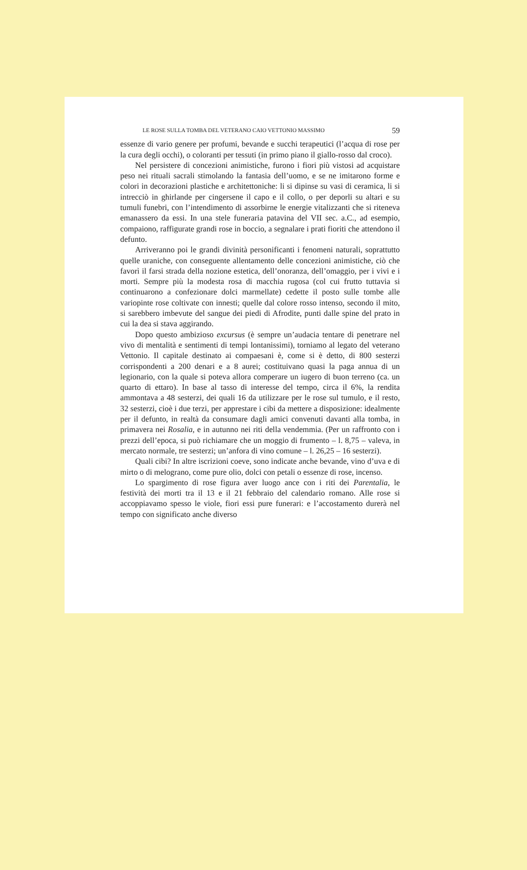LE ROSE SULLA TOMBA DEL VETERANO CAIO VETTONIO MASSIMO 59
essenze di vario genere per profumi, bevande e succhi terapeutici (l’acqua di rose per la cura degli occhi), o coloranti per tessuti (in primo piano il giallo-rosso dal croco).
Nel persistere di concezioni animistiche, furono i fiori più vistosi ad acquistare peso nei rituali sacrali stimolando la fantasia dell’uomo, e se ne imitarono forme e colori in decorazioni plastiche e architettoniche: li si dipinse su vasi di ceramica, li si intrecciò in ghirlande per cingersene il capo e il collo, o per deporli su altari e su tumuli funebri, con l’intendimento di assorbirne le energie vitalizzanti che si riteneva emanassero da essi. In una stele funeraria patavina del VII sec. a.C., ad esempio, compaiono, raffigurate grandi rose in boccio, a segnalare i prati fioriti che attendono il defunto.
Arriveranno poi le grandi divinità personificanti i fenomeni naturali, soprattutto quelle uraniche, con conseguente allentamento delle concezioni animistiche, ciò che favorì il farsi strada della nozione estetica, dell’onoranza, dell’omaggio, per i vivi e i morti. Sempre più la modesta rosa di macchia rugosa (col cui frutto tuttavia si continuarono a confezionare dolci marmellate) cedette il posto sulle tombe alle variopinte rose coltivate con innesti; quelle dal colore rosso intenso, secondo il mito, si sarebbero imbevute del sangue dei piedi di Afrodite, punti dalle spine del prato in cui la dea si stava aggirando.
Dopo questo ambizioso excursus (è sempre un’audacia tentare di penetrare nel vivo di mentalità e sentimenti di tempi lontanissimi), torniamo al legato del veterano Vettonio. Il capitale destinato ai compaesani è, come si è detto, di 800 sesterzi corrispondenti a 200 denari e a 8 aurei; costituivano quasi la paga annua di un legionario, con la quale si poteva allora comperare un iugero di buon terreno (ca. un quarto di ettaro). In base al tasso di interesse del tempo, circa il 6%, la rendita ammontava a 48 sesterzi, dei quali 16 da utilizzare per le rose sul tumulo, e il resto, 32 sesterzi, cioè i due terzi, per apprestare i cibi da mettere a disposizione: idealmente per il defunto, in realtà da consumare dagli amici convenuti davanti alla tomba, in primavera nei Rosalia, e in autunno nei riti della vendemmia. (Per un raffronto con i prezzi dell’epoca, si può richiamare che un moggio di frumento – l. 8,75 – valeva, in mercato normale, tre sesterzi; un’anfora di vino comune – l. 26,25 – 16 sesterzi).
Quali cibi? In altre iscrizioni coeve, sono indicate anche bevande, vino d’uva e di mirto o di melograno, come pure olio, dolci con petali o essenze di rose, incenso.
Lo spargimento di rose figura aver luogo ance con i riti dei Parentalia, le festività dei morti tra il 13 e il 21 febbraio del calendario romano. Alle rose si accoppiavamo spesso le viole, fiori essi pure funerari: e l’accostamento durerà nel tempo con significato anche diverso